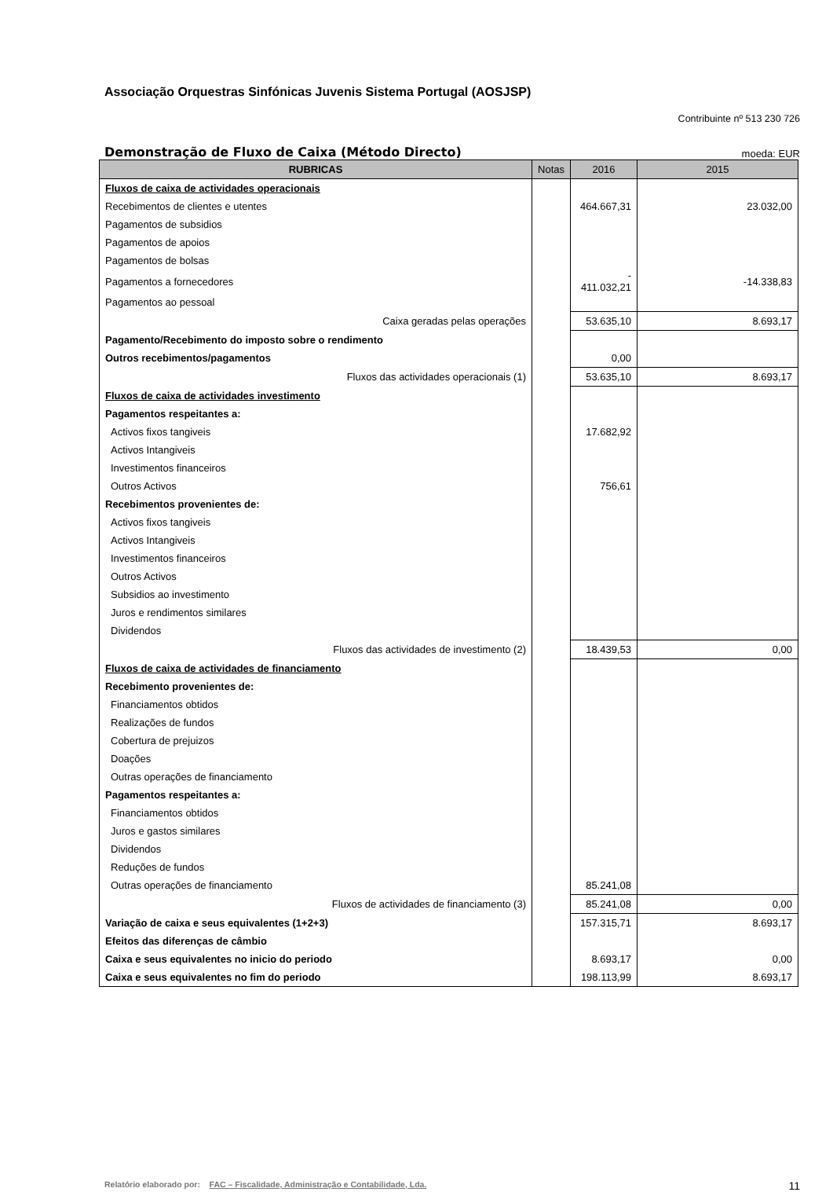Associação Orquestras Sinfónicas Juvenis Sistema Portugal (AOSJSP)
Contribuinte nº 513 230 726
Demonstração de Fluxo de Caixa (Método Directo)
moeda: EUR
| RUBRICAS | Notas | 2016 | 2015 |
| --- | --- | --- | --- |
| Fluxos de caixa de actividades operacionais | | | |
| Recebimentos de clientes e utentes | | 464.667,31 | 23.032,00 |
| Pagamentos de subsidios | | | |
| Pagamentos de apoios | | | |
| Pagamentos de bolsas | | | |
| Pagamentos a fornecedores | | - 411.032,21 | -14.338,83 |
| Pagamentos ao pessoal | | | |
| Caixa geradas pelas operações | | 53.635,10 | 8.693,17 |
| Pagamento/Recebimento do imposto sobre o rendimento | | | |
| Outros recebimentos/pagamentos | | 0,00 | |
| Fluxos das actividades operacionais (1) | | 53.635,10 | 8.693,17 |
| Fluxos de caixa de actividades investimento | | | |
| Pagamentos respeitantes a: | | | |
| Activos fixos tangiveis | | 17.682,92 | |
| Activos Intangiveis | | | |
| Investimentos financeiros | | | |
| Outros Activos | | 756,61 | |
| Recebimentos provenientes de: | | | |
| Activos fixos tangiveis | | | |
| Activos Intangiveis | | | |
| Investimentos financeiros | | | |
| Outros Activos | | | |
| Subsidios ao investimento | | | |
| Juros e rendimentos similares | | | |
| Dividendos | | | |
| Fluxos das actividades de investimento (2) | | 18.439,53 | 0,00 |
| Fluxos de caixa de actividades de financiamento | | | |
| Recebimento provenientes de: | | | |
| Financiamentos obtidos | | | |
| Realizações de fundos | | | |
| Cobertura de prejuizos | | | |
| Doações | | | |
| Outras operações de financiamento | | | |
| Pagamentos respeitantes a: | | | |
| Financiamentos obtidos | | | |
| Juros e gastos similares | | | |
| Dividendos | | | |
| Reduções de fundos | | | |
| Outras operações de financiamento | | 85.241,08 | |
| Fluxos de actividades de financiamento (3) | | 85.241,08 | 0,00 |
| Variação de caixa e seus equivalentes (1+2+3) | | 157.315,71 | 8.693,17 |
| Efeitos das diferenças de câmbio | | | |
| Caixa e seus equivalentes no inicio do periodo | | 8.693,17 | 0,00 |
| Caixa e seus equivalentes no fim do periodo | | 198.113,99 | 8.693,17 |
Relatório elaborado por: FAC – Fiscalidade, Administração e Contabilidade, Lda. 11